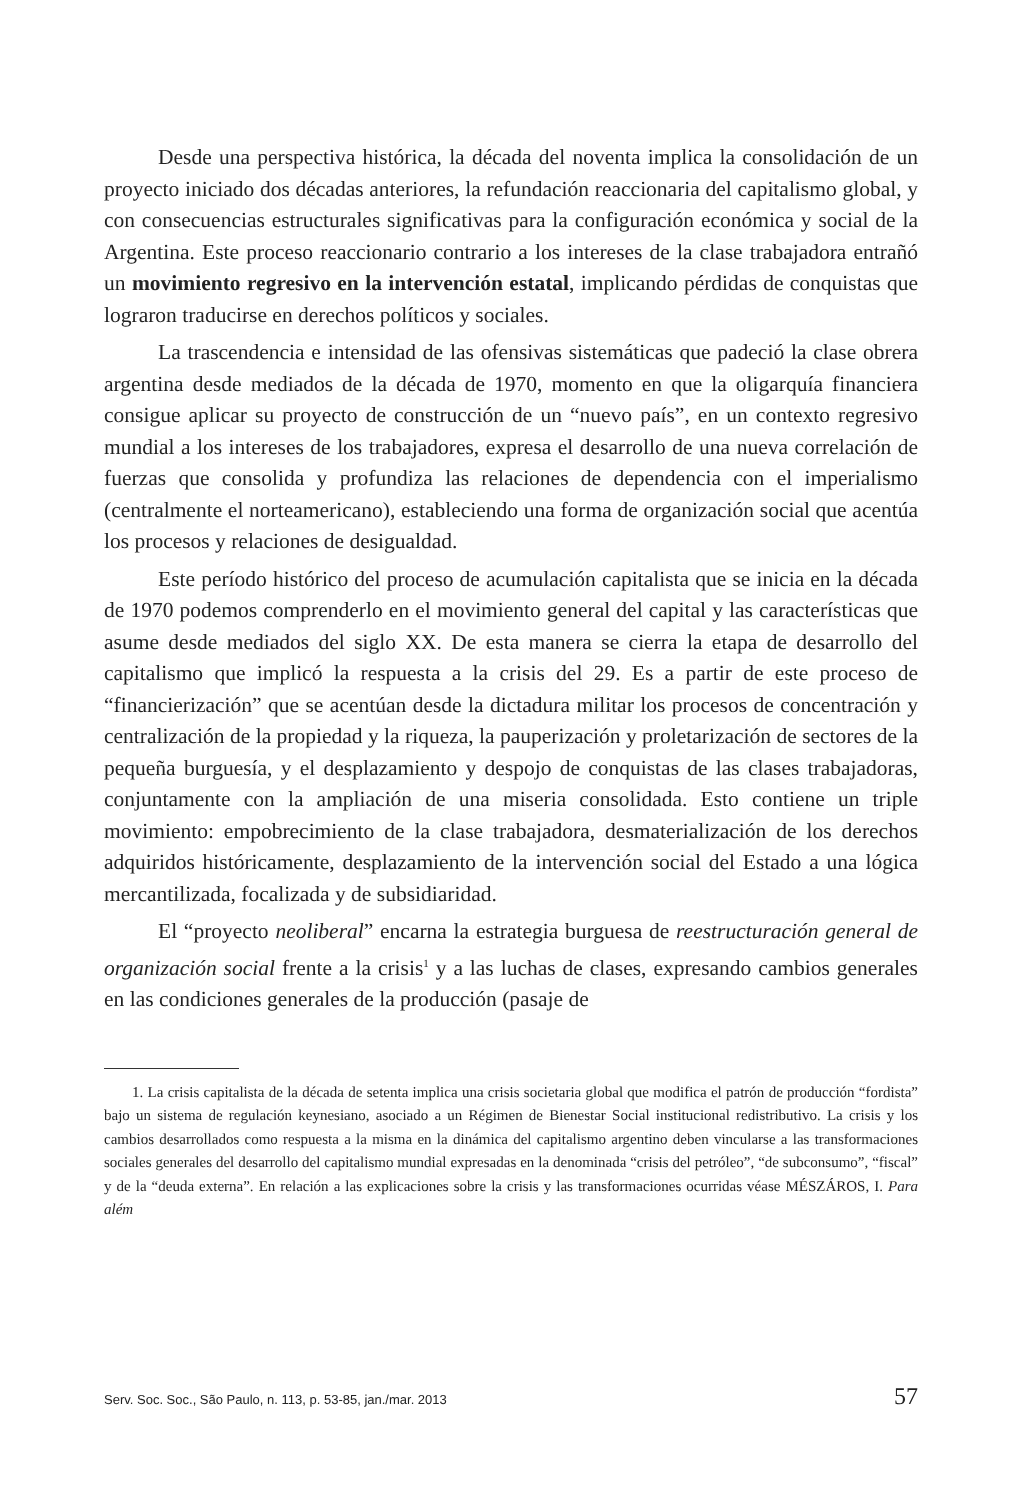Desde una perspectiva histórica, la década del noventa implica la consolidación de un proyecto iniciado dos décadas anteriores, la refundación reaccionaria del capitalismo global, y con consecuencias estructurales significativas para la configuración económica y social de la Argentina. Este proceso reaccionario contrario a los intereses de la clase trabajadora entrañó un movimiento regresivo en la intervención estatal, implicando pérdidas de conquistas que lograron traducirse en derechos políticos y sociales.
La trascendencia e intensidad de las ofensivas sistemáticas que padeció la clase obrera argentina desde mediados de la década de 1970, momento en que la oligarquía financiera consigue aplicar su proyecto de construcción de un “nuevo país”, en un contexto regresivo mundial a los intereses de los trabajadores, expresa el desarrollo de una nueva correlación de fuerzas que consolida y profundiza las relaciones de dependencia con el imperialismo (centralmente el norteamericano), estableciendo una forma de organización social que acentúa los procesos y relaciones de desigualdad.
Este período histórico del proceso de acumulación capitalista que se inicia en la década de 1970 podemos comprenderlo en el movimiento general del capital y las características que asume desde mediados del siglo XX. De esta manera se cierra la etapa de desarrollo del capitalismo que implicó la respuesta a la crisis del 29. Es a partir de este proceso de “financierización” que se acentúan desde la dictadura militar los procesos de concentración y centralización de la propiedad y la riqueza, la pauperización y proletarización de sectores de la pequeña burguesía, y el desplazamiento y despojo de conquistas de las clases trabajadoras, conjuntamente con la ampliación de una miseria consolidada. Esto contiene un triple movimiento: empobrecimiento de la clase trabajadora, desmaterialización de los derechos adquiridos históricamente, desplazamiento de la intervención social del Estado a una lógica mercantilizada, focalizada y de subsidiaridad.
El “proyecto neoliberal” encarna la estrategia burguesa de reestructuración general de organización social frente a la crisis<sup>1</sup> y a las luchas de clases, expresando cambios generales en las condiciones generales de la producción (pasaje de
1. La crisis capitalista de la década de setenta implica una crisis societaria global que modifica el patrón de producción “fordista” bajo un sistema de regulación keynesiano, asociado a un Régimen de Bienestar Social institucional redistributivo. La crisis y los cambios desarrollados como respuesta a la misma en la dinámica del capitalismo argentino deben vincularse a las transformaciones sociales generales del desarrollo del capitalismo mundial expresadas en la denominada “crisis del petróleo”, “de subconsumo”, “fiscal” y de la “deuda externa”. En relación a las explicaciones sobre la crisis y las transformaciones ocurridas véase MÉSZÁROS, I. Para além
Serv. Soc. Soc., São Paulo, n. 113, p. 53-85, jan./mar. 2013 57